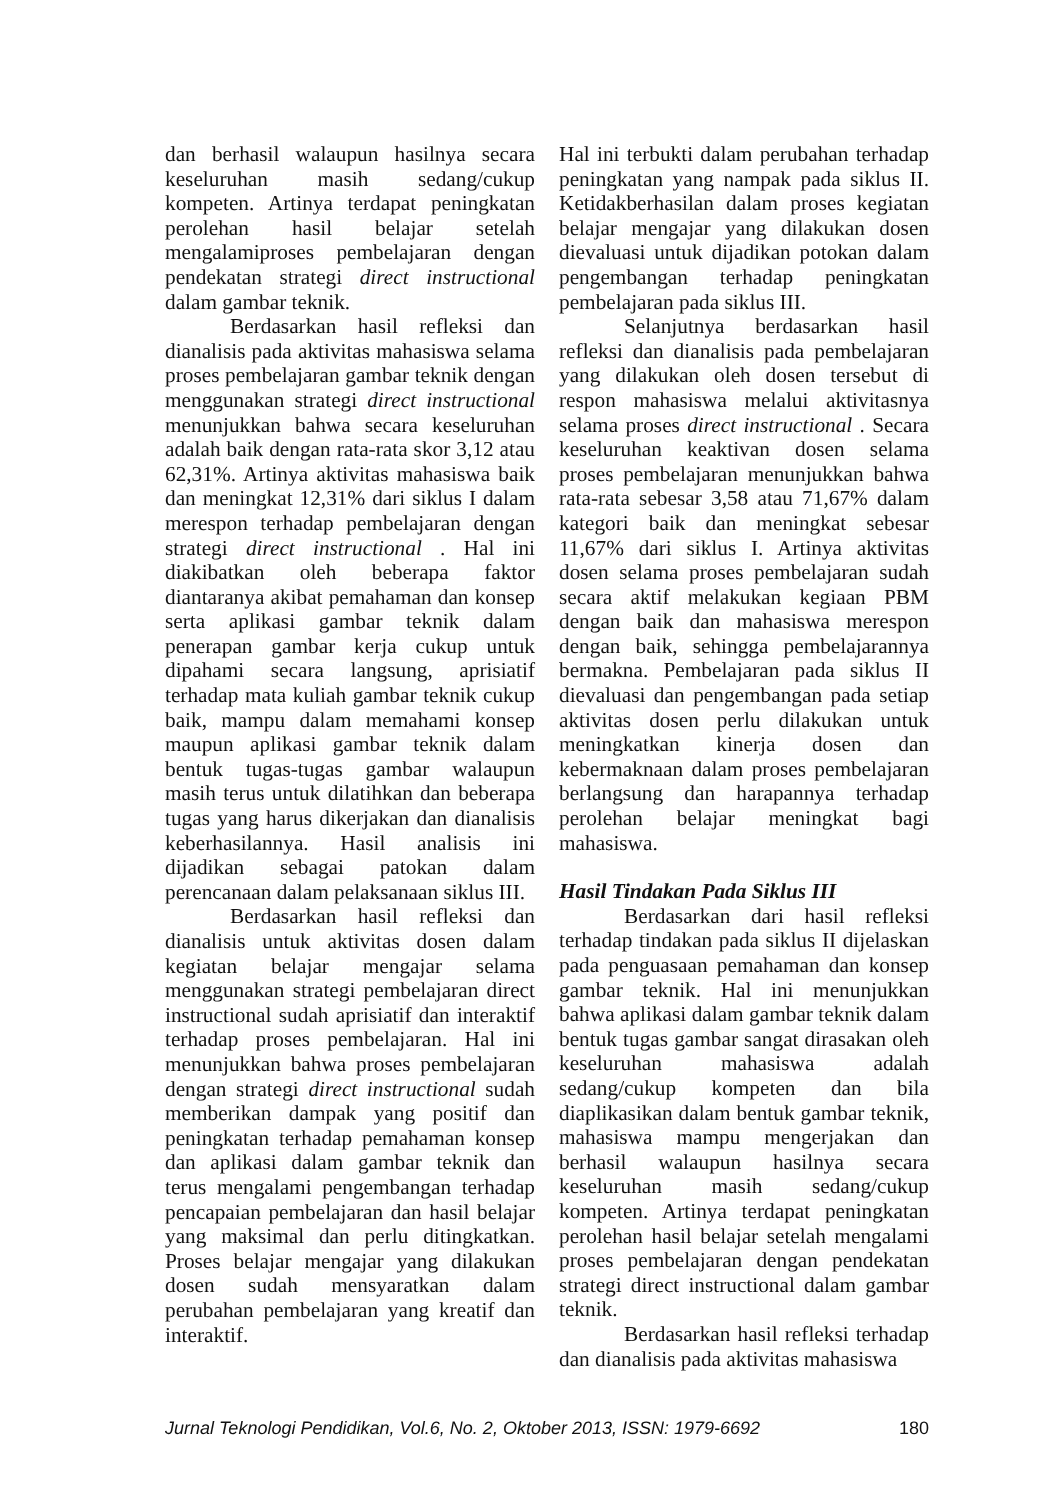dan berhasil walaupun hasilnya secara keseluruhan masih sedang/cukup kompeten. Artinya terdapat peningkatan perolehan hasil belajar setelah mengalamiproses pembelajaran dengan pendekatan strategi direct instructional dalam gambar teknik.
Berdasarkan hasil refleksi dan dianalisis pada aktivitas mahasiswa selama proses pembelajaran gambar teknik dengan menggunakan strategi direct instructional menunjukkan bahwa secara keseluruhan adalah baik dengan rata-rata skor 3,12 atau 62,31%. Artinya aktivitas mahasiswa baik dan meningkat 12,31% dari siklus I dalam merespon terhadap pembelajaran dengan strategi direct instructional . Hal ini diakibatkan oleh beberapa faktor diantaranya akibat pemahaman dan konsep serta aplikasi gambar teknik dalam penerapan gambar kerja cukup untuk dipahami secara langsung, aprisiatif terhadap mata kuliah gambar teknik cukup baik, mampu dalam memahami konsep maupun aplikasi gambar teknik dalam bentuk tugas-tugas gambar walaupun masih terus untuk dilatihkan dan beberapa tugas yang harus dikerjakan dan dianalisis keberhasilannya. Hasil analisis ini dijadikan sebagai patokan dalam perencanaan dalam pelaksanaan siklus III.
Berdasarkan hasil refleksi dan dianalisis untuk aktivitas dosen dalam kegiatan belajar mengajar selama menggunakan strategi pembelajaran direct instructional sudah aprisiatif dan interaktif terhadap proses pembelajaran. Hal ini menunjukkan bahwa proses pembelajaran dengan strategi direct instructional sudah memberikan dampak yang positif dan peningkatan terhadap pemahaman konsep dan aplikasi dalam gambar teknik dan terus mengalami pengembangan terhadap pencapaian pembelajaran dan hasil belajar yang maksimal dan perlu ditingkatkan. Proses belajar mengajar yang dilakukan dosen sudah mensyaratkan dalam perubahan pembelajaran yang kreatif dan interaktif.
Hal ini terbukti dalam perubahan terhadap peningkatan yang nampak pada siklus II. Ketidakberhasilan dalam proses kegiatan belajar mengajar yang dilakukan dosen dievaluasi untuk dijadikan potokan dalam pengembangan terhadap peningkatan pembelajaran pada siklus III.
Selanjutnya berdasarkan hasil refleksi dan dianalisis pada pembelajaran yang dilakukan oleh dosen tersebut di respon mahasiswa melalui aktivitasnya selama proses direct instructional . Secara keseluruhan keaktivan dosen selama proses pembelajaran menunjukkan bahwa rata-rata sebesar 3,58 atau 71,67% dalam kategori baik dan meningkat sebesar 11,67% dari siklus I. Artinya aktivitas dosen selama proses pembelajaran sudah secara aktif melakukan kegiaan PBM dengan baik dan mahasiswa merespon dengan baik, sehingga pembelajarannya bermakna. Pembelajaran pada siklus II dievaluasi dan pengembangan pada setiap aktivitas dosen perlu dilakukan untuk meningkatkan kinerja dosen dan kebermaknaan dalam proses pembelajaran berlangsung dan harapannya terhadap perolehan belajar meningkat bagi mahasiswa.
Hasil Tindakan Pada Siklus III
Berdasarkan dari hasil refleksi terhadap tindakan pada siklus II dijelaskan pada penguasaan pemahaman dan konsep gambar teknik. Hal ini menunjukkan bahwa aplikasi dalam gambar teknik dalam bentuk tugas gambar sangat dirasakan oleh keseluruhan mahasiswa adalah sedang/cukup kompeten dan bila diaplikasikan dalam bentuk gambar teknik, mahasiswa mampu mengerjakan dan berhasil walaupun hasilnya secara keseluruhan masih sedang/cukup kompeten. Artinya terdapat peningkatan perolehan hasil belajar setelah mengalami proses pembelajaran dengan pendekatan strategi direct instructional dalam gambar teknik.
Berdasarkan hasil refleksi terhadap dan dianalisis pada aktivitas mahasiswa
Jurnal Teknologi Pendidikan, Vol.6, No. 2, Oktober 2013, ISSN: 1979-6692 180